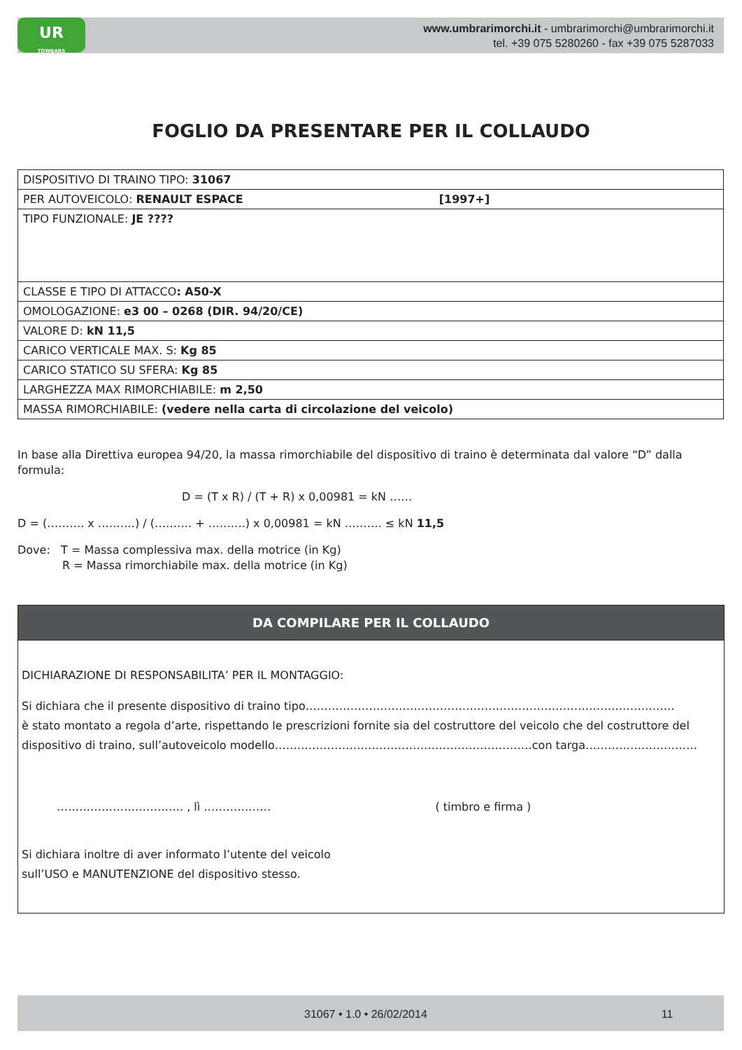UR
TOWBARS
www.umbrarimorchi.it - umbrarimorchi@umbrarimorchi.it
tel. +39 075 5280260 - fax +39 075 5287033
FOGLIO DA PRESENTARE PER IL COLLAUDO
| DISPOSITIVO DI TRAINO TIPO: 31067 |
| PER AUTOVEICOLO: RENAULT ESPACE [1997+] |
| TIPO FUNZIONALE: JE ???? |
| CLASSE E TIPO DI ATTACCO : A50-X |
| OMOLOGAZIONE: e3 00 – 0268 (DIR. 94/20/CE) |
| VALORE D: kN 11,5 |
| CARICO VERTICALE MAX. S: Kg 85 |
| CARICO STATICO SU SFERA: Kg 85 |
| LARGHEZZA MAX RIMORCHIABILE: m 2,50 |
| MASSA RIMORCHIABILE: (vedere nella carta di circolazione del veicolo) |
In base alla Direttiva europea 94/20, la massa rimorchiabile del dispositivo di traino è determinata dal valore “D” dalla formula:
D = (T x R) / (T + R) x 0,00981 = kN ……
D = (………. x ……….) / (………. + ……….) x 0,00981 = kN ………. ≤ kN 11,5
Dove: T = Massa complessiva max. della motrice (in Kg)
R = Massa rimorchiabile max. della motrice (in Kg)
DA COMPILARE PER IL COLLAUDO
DICHIARAZIONE DI RESPONSABILITA’ PER IL MONTAGGIO:
Si dichiara che il presente dispositivo di traino tipo………………………………………………………………………………………
è stato montato a regola d’arte, rispettando le prescrizioni fornite sia del costruttore del veicolo che del costruttore del dispositivo di traino, sull’autoveicolo modello……………………………………………………………con targa…………………………
……………………………. , lì ……………… ( timbro e firma )
Si dichiara inoltre di aver informato l’utente del veicolo
sull’USO e MANUTENZIONE del dispositivo stesso.
31067 • 1.0 • 26/02/2014 11